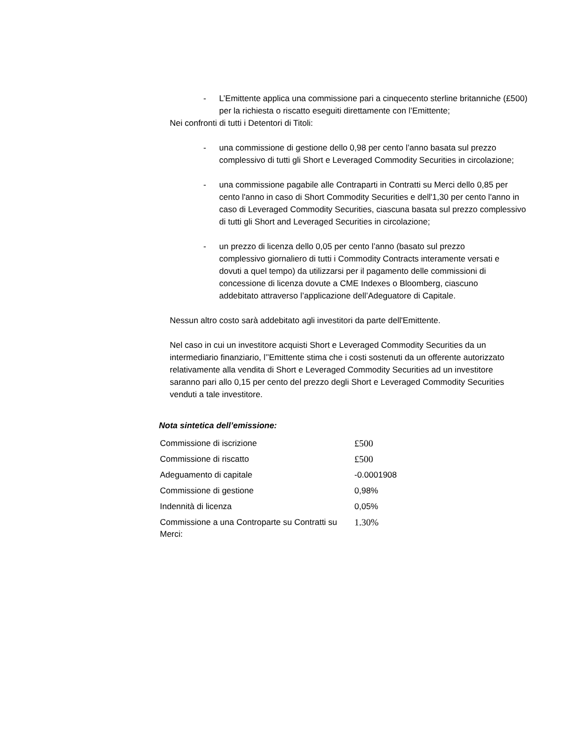- L’Emittente applica una commissione pari a cinquecento sterline britanniche (£500) per la richiesta o riscatto eseguiti direttamente con l’Emittente;
Nei confronti di tutti i Detentori di Titoli:
- una commissione di gestione dello 0,98 per cento l’anno basata sul prezzo complessivo di tutti gli Short e Leveraged Commodity Securities in circolazione;
- una commissione pagabile alle Contraparti in Contratti su Merci dello 0,85 per cento l'anno in caso di Short Commodity Securities e dell'1,30 per cento l'anno in caso di Leveraged Commodity Securities, ciascuna basata sul prezzo complessivo di tutti gli Short and Leveraged Securities in circolazione;
- un prezzo di licenza dello 0,05 per cento l’anno (basato sul prezzo complessivo giornaliero di tutti i Commodity Contracts interamente versati e dovuti a quel tempo) da utilizzarsi per il pagamento delle commissioni di concessione di licenza dovute a CME Indexes o Bloomberg, ciascuno addebitato attraverso l’applicazione dell’Adeguatore di Capitale.
Nessun altro costo sarà addebitato agli investitori da parte dell'Emittente.
Nel caso in cui un investitore acquisti Short e Leveraged Commodity Securities da un intermediario finanziario, l’’Emittente stima che i costi sostenuti da un offerente autorizzato relativamente alla vendita di Short e Leveraged Commodity Securities ad un investitore saranno pari allo 0,15 per cento del prezzo degli Short e Leveraged Commodity Securities venduti a tale investitore.
Nota sintetica dell’emissione:
| Commissione di iscrizione | £500 |
| Commissione di riscatto | £500 |
| Adeguamento di capitale | -0.0001908 |
| Commissione di gestione | 0,98% |
| Indennità di licenza | 0,05% |
| Commissione a una Controparte su Contratti su Merci: | 1.30% |